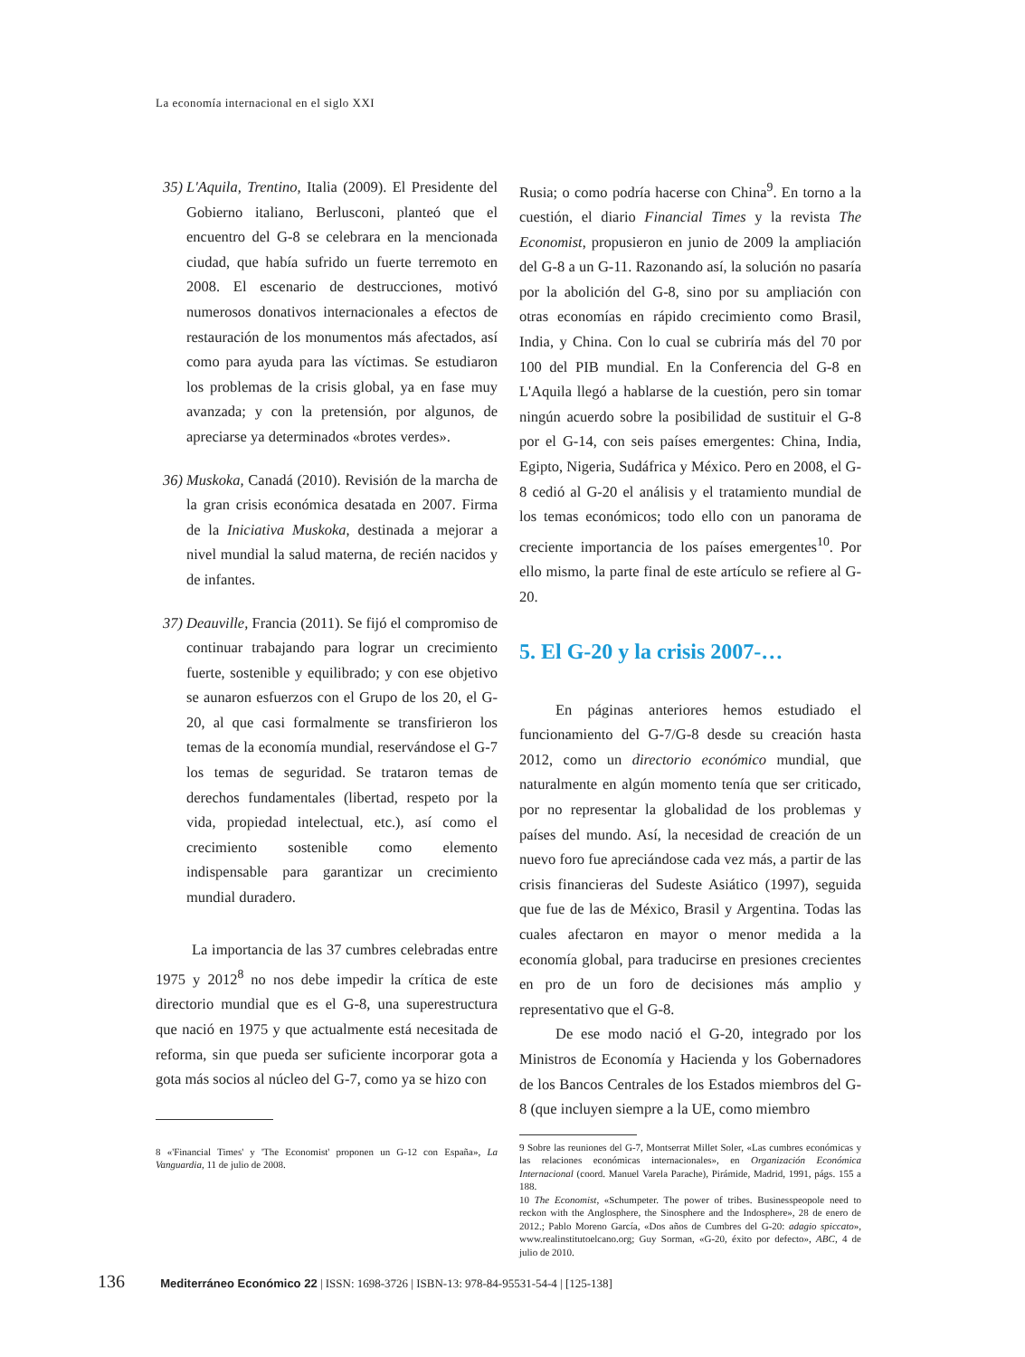La economía internacional en el siglo XXI
35) L'Aquila, Trentino, Italia (2009). El Presidente del Gobierno italiano, Berlusconi, planteó que el encuentro del G-8 se celebrara en la mencionada ciudad, que había sufrido un fuerte terremoto en 2008. El escenario de destrucciones, motivó numerosos donativos internacionales a efectos de restauración de los monumentos más afectados, así como para ayuda para las víctimas. Se estudiaron los problemas de la crisis global, ya en fase muy avanzada; y con la pretensión, por algunos, de apreciarse ya determinados «brotes verdes».
36) Muskoka, Canadá (2010). Revisión de la marcha de la gran crisis económica desatada en 2007. Firma de la Iniciativa Muskoka, destinada a mejorar a nivel mundial la salud materna, de recién nacidos y de infantes.
37) Deauville, Francia (2011). Se fijó el compromiso de continuar trabajando para lograr un crecimiento fuerte, sostenible y equilibrado; y con ese objetivo se aunaron esfuerzos con el Grupo de los 20, el G-20, al que casi formalmente se transfirieron los temas de la economía mundial, reservándose el G-7 los temas de seguridad. Se trataron temas de derechos fundamentales (libertad, respeto por la vida, propiedad intelectual, etc.), así como el crecimiento sostenible como elemento indispensable para garantizar un crecimiento mundial duradero.
La importancia de las 37 cumbres celebradas entre 1975 y 2012<sup>8</sup> no nos debe impedir la crítica de este directorio mundial que es el G-8, una superestructura que nació en 1975 y que actualmente está necesitada de reforma, sin que pueda ser suficiente incorporar gota a gota más socios al núcleo del G-7, como ya se hizo con
8 «'Financial Times' y 'The Economist' proponen un G-12 con España», La Vanguardia, 11 de julio de 2008.
Rusia; o como podría hacerse con China<sup>9</sup>. En torno a la cuestión, el diario Financial Times y la revista The Economist, propusieron en junio de 2009 la ampliación del G-8 a un G-11. Razonando así, la solución no pasaría por la abolición del G-8, sino por su ampliación con otras economías en rápido crecimiento como Brasil, India, y China. Con lo cual se cubriría más del 70 por 100 del PIB mundial. En la Conferencia del G-8 en L'Aquila llegó a hablarse de la cuestión, pero sin tomar ningún acuerdo sobre la posibilidad de sustituir el G-8 por el G-14, con seis países emergentes: China, India, Egipto, Nigeria, Sudáfrica y México. Pero en 2008, el G-8 cedió al G-20 el análisis y el tratamiento mundial de los temas económicos; todo ello con un panorama de creciente importancia de los países emergentes<sup>10</sup>. Por ello mismo, la parte final de este artículo se refiere al G- 20.
5. El G-20 y la crisis 2007-…
En páginas anteriores hemos estudiado el funcionamiento del G-7/G-8 desde su creación hasta 2012, como un directorio económico mundial, que naturalmente en algún momento tenía que ser criticado, por no representar la globalidad de los problemas y países del mundo. Así, la necesidad de creación de un nuevo foro fue apreciándose cada vez más, a partir de las crisis financieras del Sudeste Asiático (1997), seguida que fue de las de México, Brasil y Argentina. Todas las cuales afectaron en mayor o menor medida a la economía global, para traducirse en presiones crecientes en pro de un foro de decisiones más amplio y representativo que el G-8.
De ese modo nació el G-20, integrado por los Ministros de Economía y Hacienda y los Gobernadores de los Bancos Centrales de los Estados miembros del G-8 (que incluyen siempre a la UE, como miembro
9 Sobre las reuniones del G-7, Montserrat Millet Soler, «Las cumbres económicas y las relaciones económicas internacionales», en Organización Económica Internacional (coord. Manuel Varela Parache), Pirámide, Madrid, 1991, págs. 155 a 188.
10 The Economist, «Schumpeter. The power of tribes. Businesspeopole need to reckon with the Anglosphere, the Sinosphere and the Indosphere», 28 de enero de 2012.; Pablo Moreno García, «Dos años de Cumbres del G-20: adagio spiccato», www.realinstitutoelcano.org; Guy Sorman, «G-20, éxito por defecto», ABC, 4 de julio de 2010.
136 Mediterráneo Económico 22 | ISSN: 1698-3726 | ISBN-13: 978-84-95531-54-4 | [125-138]